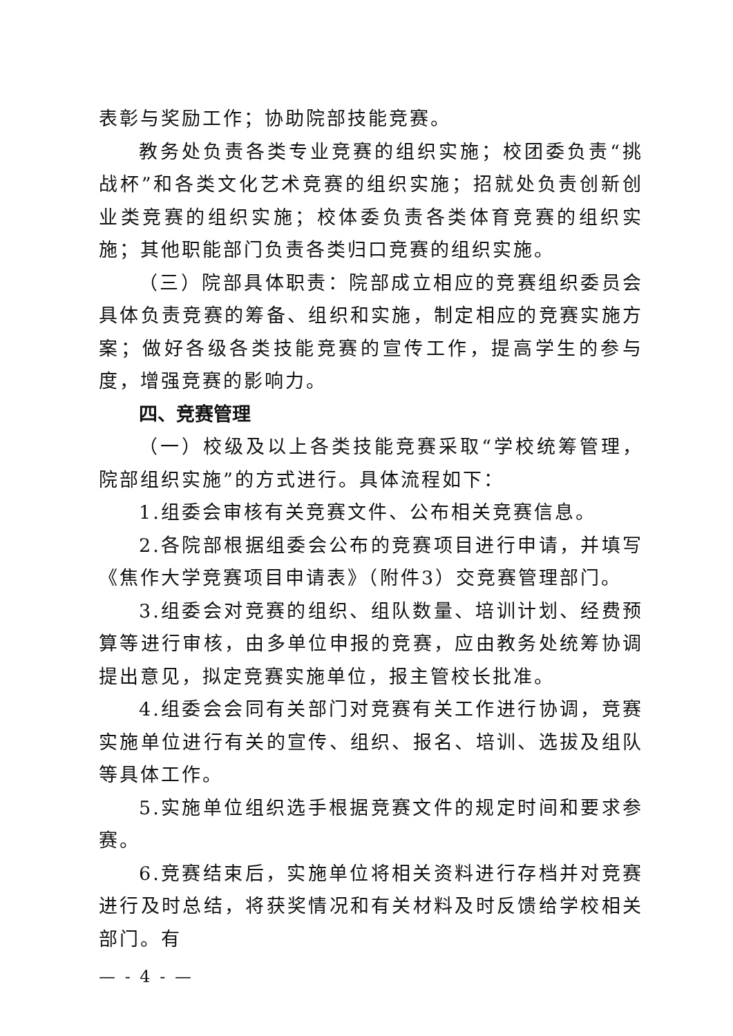表彰与奖励工作；协助院部技能竞赛。
教务处负责各类专业竞赛的组织实施；校团委负责“挑战杯”和各类文化艺术竞赛的组织实施；招就处负责创新创业类竞赛的组织实施；校体委负责各类体育竞赛的组织实施；其他职能部门负责各类归口竞赛的组织实施。
（三）院部具体职责：院部成立相应的竞赛组织委员会具体负责竞赛的筹备、组织和实施，制定相应的竞赛实施方案；做好各级各类技能竞赛的宣传工作，提高学生的参与度，增强竞赛的影响力。
四、竞赛管理
（一）校级及以上各类技能竞赛采取“学校统筹管理，院部组织实施”的方式进行。具体流程如下：
1.组委会审核有关竞赛文件、公布相关竞赛信息。
2.各院部根据组委会公布的竞赛项目进行申请，并填写《焦作大学竞赛项目申请表》（附件3）交竞赛管理部门。
3.组委会对竞赛的组织、组队数量、培训计划、经费预算等进行审核，由多单位申报的竞赛，应由教务处统筹协调提出意见，拟定竞赛实施单位，报主管校长批准。
4.组委会会同有关部门对竞赛有关工作进行协调，竞赛实施单位进行有关的宣传、组织、报名、培训、选拔及组队等具体工作。
5.实施单位组织选手根据竞赛文件的规定时间和要求参赛。
6.竞赛结束后，实施单位将相关资料进行存档并对竞赛进行及时总结，将获奖情况和有关材料及时反馈给学校相关部门。有
— - 4 - —